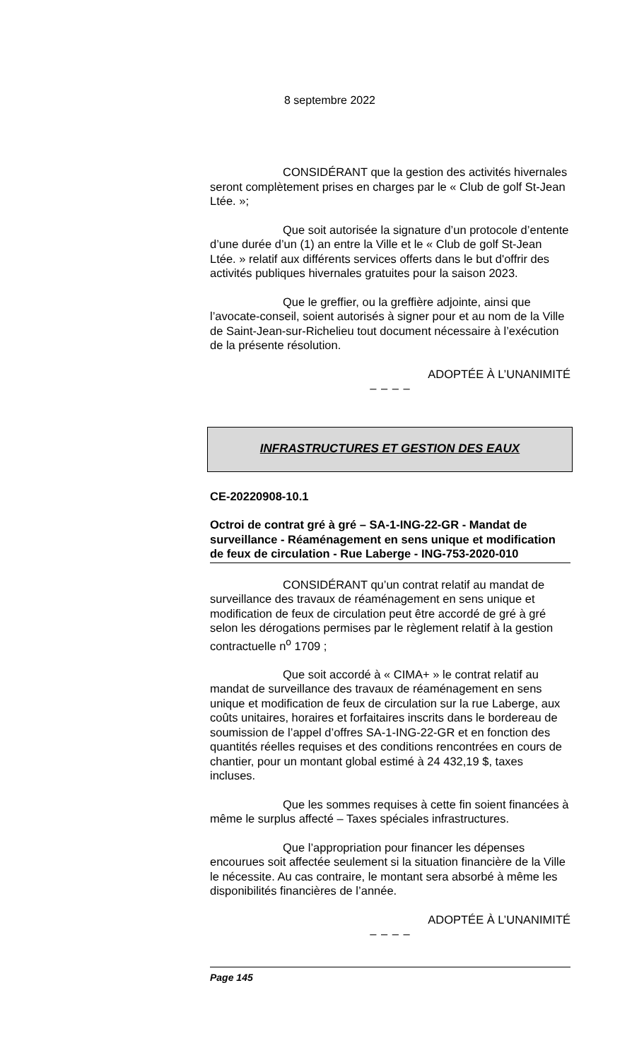8 septembre 2022
CONSIDÉRANT que la gestion des activités hivernales seront complètement prises en charges par le « Club de golf St-Jean Ltée. »;
Que soit autorisée la signature d’un protocole d’entente d’une durée d’un (1) an entre la Ville et le « Club de golf St-Jean Ltée. » relatif aux différents services offerts dans le but d'offrir des activités publiques hivernales gratuites pour la saison 2023.
Que le greffier, ou la greffière adjointe, ainsi que l’avocate-conseil, soient autorisés à signer pour et au nom de la Ville de Saint-Jean-sur-Richelieu tout document nécessaire à l’exécution de la présente résolution.
ADOPTÉE À L’UNANIMITÉ
– – – –
INFRASTRUCTURES ET GESTION DES EAUX
CE-20220908-10.1
Octroi de contrat gré à gré – SA-1-ING-22-GR - Mandat de surveillance - Réaménagement en sens unique et modification de feux de circulation - Rue Laberge - ING-753-2020-010
CONSIDÉRANT qu’un contrat relatif au mandat de surveillance des travaux de réaménagement en sens unique et modification de feux de circulation peut être accordé de gré à gré selon les dérogations permises par le règlement relatif à la gestion contractuelle n<sup>o</sup> 1709 ;
Que soit accordé à « CIMA+ » le contrat relatif au mandat de surveillance des travaux de réaménagement en sens unique et modification de feux de circulation sur la rue Laberge, aux coûts unitaires, horaires et forfaitaires inscrits dans le bordereau de soumission de l’appel d’offres SA-1-ING-22-GR et en fonction des quantités réelles requises et des conditions rencontrées en cours de chantier, pour un montant global estimé à 24 432,19 $, taxes incluses.
Que les sommes requises à cette fin soient financées à même le surplus affecté – Taxes spéciales infrastructures.
Que l’appropriation pour financer les dépenses encourues soit affectée seulement si la situation financière de la Ville le nécessite. Au cas contraire, le montant sera absorbé à même les disponibilités financières de l’année.
ADOPTÉE À L’UNANIMITÉ
– – – –
Page 145